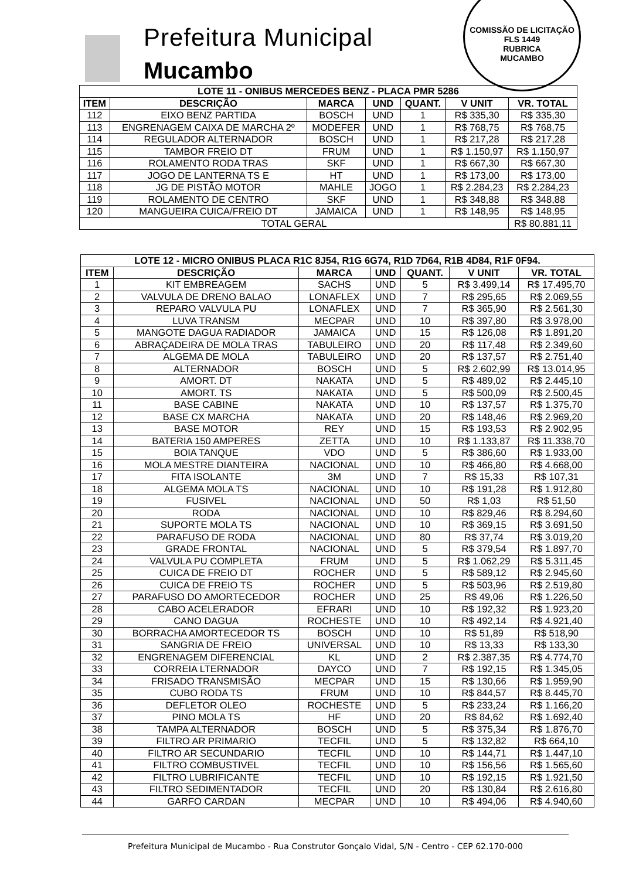Prefeitura Municipal
Mucambo
COMISSÃO DE LICITAÇÃO
FLS 1449
RUBRICA
MUCAMBO
| LOTE 11 - ONIBUS MERCEDES BENZ - PLACA PMR 5286 | | | | | | |
| --- | --- | --- | --- | --- | --- | --- |
| ITEM | DESCRIÇÃO | MARCA | UND | QUANT. | V UNIT | VR. TOTAL |
| 112 | EIXO BENZ PARTIDA | BOSCH | UND | 1 | R$ 335,30 | R$ 335,30 |
| 113 | ENGRENAGEM CAIXA DE MARCHA 2º | MODEFER | UND | 1 | R$ 768,75 | R$ 768,75 |
| 114 | REGULADOR ALTERNADOR | BOSCH | UND | 1 | R$ 217,28 | R$ 217,28 |
| 115 | TAMBOR FREIO DT | FRUM | UND | 1 | R$ 1.150,97 | R$ 1.150,97 |
| 116 | ROLAMENTO RODA TRAS | SKF | UND | 1 | R$ 667,30 | R$ 667,30 |
| 117 | JOGO DE LANTERNA TS E | HT | UND | 1 | R$ 173,00 | R$ 173,00 |
| 118 | JG DE PISTÃO MOTOR | MAHLE | JOGO | 1 | R$ 2.284,23 | R$ 2.284,23 |
| 119 | ROLAMENTO DE CENTRO | SKF | UND | 1 | R$ 348,88 | R$ 348,88 |
| 120 | MANGUEIRA CUICA/FREIO DT | JAMAICA | UND | 1 | R$ 148,95 | R$ 148,95 |
| TOTAL GERAL | | | | | | R$ 80.881,11 |
| LOTE 12 - MICRO ONIBUS PLACA R1C 8J54, R1G 6G74, R1D 7D64, R1B 4D84, R1F 0F94. | | | | | | |
| --- | --- | --- | --- | --- | --- | --- |
| ITEM | DESCRIÇÃO | MARCA | UND | QUANT. | V UNIT | VR. TOTAL |
| 1 | KIT EMBREAGEM | SACHS | UND | 5 | R$ 3.499,14 | R$ 17.495,70 |
| 2 | VALVULA DE DRENO BALAO | LONAFLEX | UND | 7 | R$ 295,65 | R$ 2.069,55 |
| 3 | REPARO VALVULA PU | LONAFLEX | UND | 7 | R$ 365,90 | R$ 2.561,30 |
| 4 | LUVA TRANSM | MECPAR | UND | 10 | R$ 397,80 | R$ 3.978,00 |
| 5 | MANGOTE DAGUA RADIADOR | JAMAICA | UND | 15 | R$ 126,08 | R$ 1.891,20 |
| 6 | ABRAÇADEIRA DE MOLA TRAS | TABULEIRO | UND | 20 | R$ 117,48 | R$ 2.349,60 |
| 7 | ALGEMA DE MOLA | TABULEIRO | UND | 20 | R$ 137,57 | R$ 2.751,40 |
| 8 | ALTERNADOR | BOSCH | UND | 5 | R$ 2.602,99 | R$ 13.014,95 |
| 9 | AMORT. DT | NAKATA | UND | 5 | R$ 489,02 | R$ 2.445,10 |
| 10 | AMORT. TS | NAKATA | UND | 5 | R$ 500,09 | R$ 2.500,45 |
| 11 | BASE CABINE | NAKATA | UND | 10 | R$ 137,57 | R$ 1.375,70 |
| 12 | BASE CX MARCHA | NAKATA | UND | 20 | R$ 148,46 | R$ 2.969,20 |
| 13 | BASE MOTOR | REY | UND | 15 | R$ 193,53 | R$ 2.902,95 |
| 14 | BATERIA 150 AMPERES | ZETTA | UND | 10 | R$ 1.133,87 | R$ 11.338,70 |
| 15 | BOIA TANQUE | VDO | UND | 5 | R$ 386,60 | R$ 1.933,00 |
| 16 | MOLA MESTRE DIANTEIRA | NACIONAL | UND | 10 | R$ 466,80 | R$ 4.668,00 |
| 17 | FITA ISOLANTE | 3M | UND | 7 | R$ 15,33 | R$ 107,31 |
| 18 | ALGEMA MOLA TS | NACIONAL | UND | 10 | R$ 191,28 | R$ 1.912,80 |
| 19 | FUSIVEL | NACIONAL | UND | 50 | R$ 1,03 | R$ 51,50 |
| 20 | RODA | NACIONAL | UND | 10 | R$ 829,46 | R$ 8.294,60 |
| 21 | SUPORTE MOLA TS | NACIONAL | UND | 10 | R$ 369,15 | R$ 3.691,50 |
| 22 | PARAFUSO DE RODA | NACIONAL | UND | 80 | R$ 37,74 | R$ 3.019,20 |
| 23 | GRADE FRONTAL | NACIONAL | UND | 5 | R$ 379,54 | R$ 1.897,70 |
| 24 | VALVULA PU COMPLETA | FRUM | UND | 5 | R$ 1.062,29 | R$ 5.311,45 |
| 25 | CUICA DE FREIO DT | ROCHER | UND | 5 | R$ 589,12 | R$ 2.945,60 |
| 26 | CUICA DE FREIO TS | ROCHER | UND | 5 | R$ 503,96 | R$ 2.519,80 |
| 27 | PARAFUSO DO AMORTECEDOR | ROCHER | UND | 25 | R$ 49,06 | R$ 1.226,50 |
| 28 | CABO ACELERADOR | EFRARI | UND | 10 | R$ 192,32 | R$ 1.923,20 |
| 29 | CANO DAGUA | ROCHESTE | UND | 10 | R$ 492,14 | R$ 4.921,40 |
| 30 | BORRACHA AMORTECEDOR TS | BOSCH | UND | 10 | R$ 51,89 | R$ 518,90 |
| 31 | SANGRIA DE FREIO | UNIVERSAL | UND | 10 | R$ 13,33 | R$ 133,30 |
| 32 | ENGRENAGEM DIFERENCIAL | KL | UND | 2 | R$ 2.387,35 | R$ 4.774,70 |
| 33 | CORREIA LTERNADOR | DAYCO | UND | 7 | R$ 192,15 | R$ 1.345,05 |
| 34 | FRISADO TRANSMISÃO | MECPAR | UND | 15 | R$ 130,66 | R$ 1.959,90 |
| 35 | CUBO RODA TS | FRUM | UND | 10 | R$ 844,57 | R$ 8.445,70 |
| 36 | DEFLETOR OLEO | ROCHESTE | UND | 5 | R$ 233,24 | R$ 1.166,20 |
| 37 | PINO MOLA TS | HF | UND | 20 | R$ 84,62 | R$ 1.692,40 |
| 38 | TAMPA ALTERNADOR | BOSCH | UND | 5 | R$ 375,34 | R$ 1.876,70 |
| 39 | FILTRO AR PRIMARIO | TECFIL | UND | 5 | R$ 132,82 | R$ 664,10 |
| 40 | FILTRO AR SECUNDARIO | TECFIL | UND | 10 | R$ 144,71 | R$ 1.447,10 |
| 41 | FILTRO COMBUSTIVEL | TECFIL | UND | 10 | R$ 156,56 | R$ 1.565,60 |
| 42 | FILTRO LUBRIFICANTE | TECFIL | UND | 10 | R$ 192,15 | R$ 1.921,50 |
| 43 | FILTRO SEDIMENTADOR | TECFIL | UND | 20 | R$ 130,84 | R$ 2.616,80 |
| 44 | GARFO CARDAN | MECPAR | UND | 10 | R$ 494,06 | R$ 4.940,60 |
Prefeitura Municipal de Mucambo - Rua Construtor Gonçalo Vidal, S/N - Centro - CEP 62.170-000